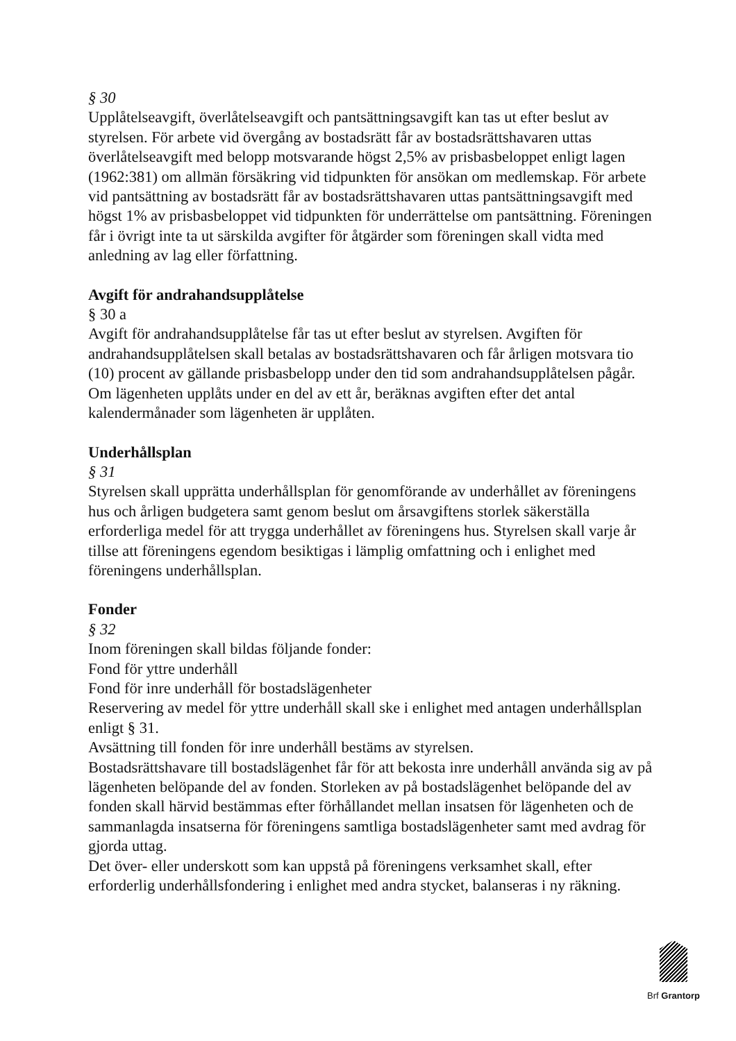§ 30
Upplåtelseavgift, överlåtelseavgift och pantsättningsavgift kan tas ut efter beslut av styrelsen. För arbete vid övergång av bostadsrätt får av bostadsrättshavaren uttas överlåtelseavgift med belopp motsvarande högst 2,5% av prisbasbeloppet enligt lagen (1962:381) om allmän försäkring vid tidpunkten för ansökan om medlemskap. För arbete vid pantsättning av bostadsrätt får av bostadsrättshavaren uttas pantsättningsavgift med högst 1% av prisbasbeloppet vid tidpunkten för underrättelse om pantsättning. Föreningen får i övrigt inte ta ut särskilda avgifter för åtgärder som föreningen skall vidta med anledning av lag eller författning.
Avgift för andrahandsupplåtelse
§ 30 a
Avgift för andrahandsupplåtelse får tas ut efter beslut av styrelsen. Avgiften för andrahandsupplåtelsen skall betalas av bostadsrättshavaren och får årligen motsvara tio (10) procent av gällande prisbasbelopp under den tid som andrahandsupplåtelsen pågår. Om lägenheten upplåts under en del av ett år, beräknas avgiften efter det antal kalendermånader som lägenheten är upplåten.
Underhållsplan
§ 31
Styrelsen skall upprätta underhållsplan för genomförande av underhållet av föreningens hus och årligen budgetera samt genom beslut om årsavgiftens storlek säkerställa erforderliga medel för att trygga underhållet av föreningens hus. Styrelsen skall varje år tillse att föreningens egendom besiktigas i lämplig omfattning och i enlighet med föreningens underhållsplan.
Fonder
§ 32
Inom föreningen skall bildas följande fonder:
Fond för yttre underhåll
Fond för inre underhåll för bostadslägenheter
Reservering av medel för yttre underhåll skall ske i enlighet med antagen underhållsplan enligt § 31.
Avsättning till fonden för inre underhåll bestäms av styrelsen.
Bostadsrättshavare till bostadslägenhet får för att bekosta inre underhåll använda sig av på lägenheten belöpande del av fonden. Storleken av på bostadslägenhet belöpande del av fonden skall härvid bestämmas efter förhållandet mellan insatsen för lägenheten och de sammanlagda insatserna för föreningens samtliga bostadslägenheter samt med avdrag för gjorda uttag.
Det över- eller underskott som kan uppstå på föreningens verksamhet skall, efter erforderlig underhållsfondering i enlighet med andra stycket, balanseras i ny räkning.
Brf Grantorp